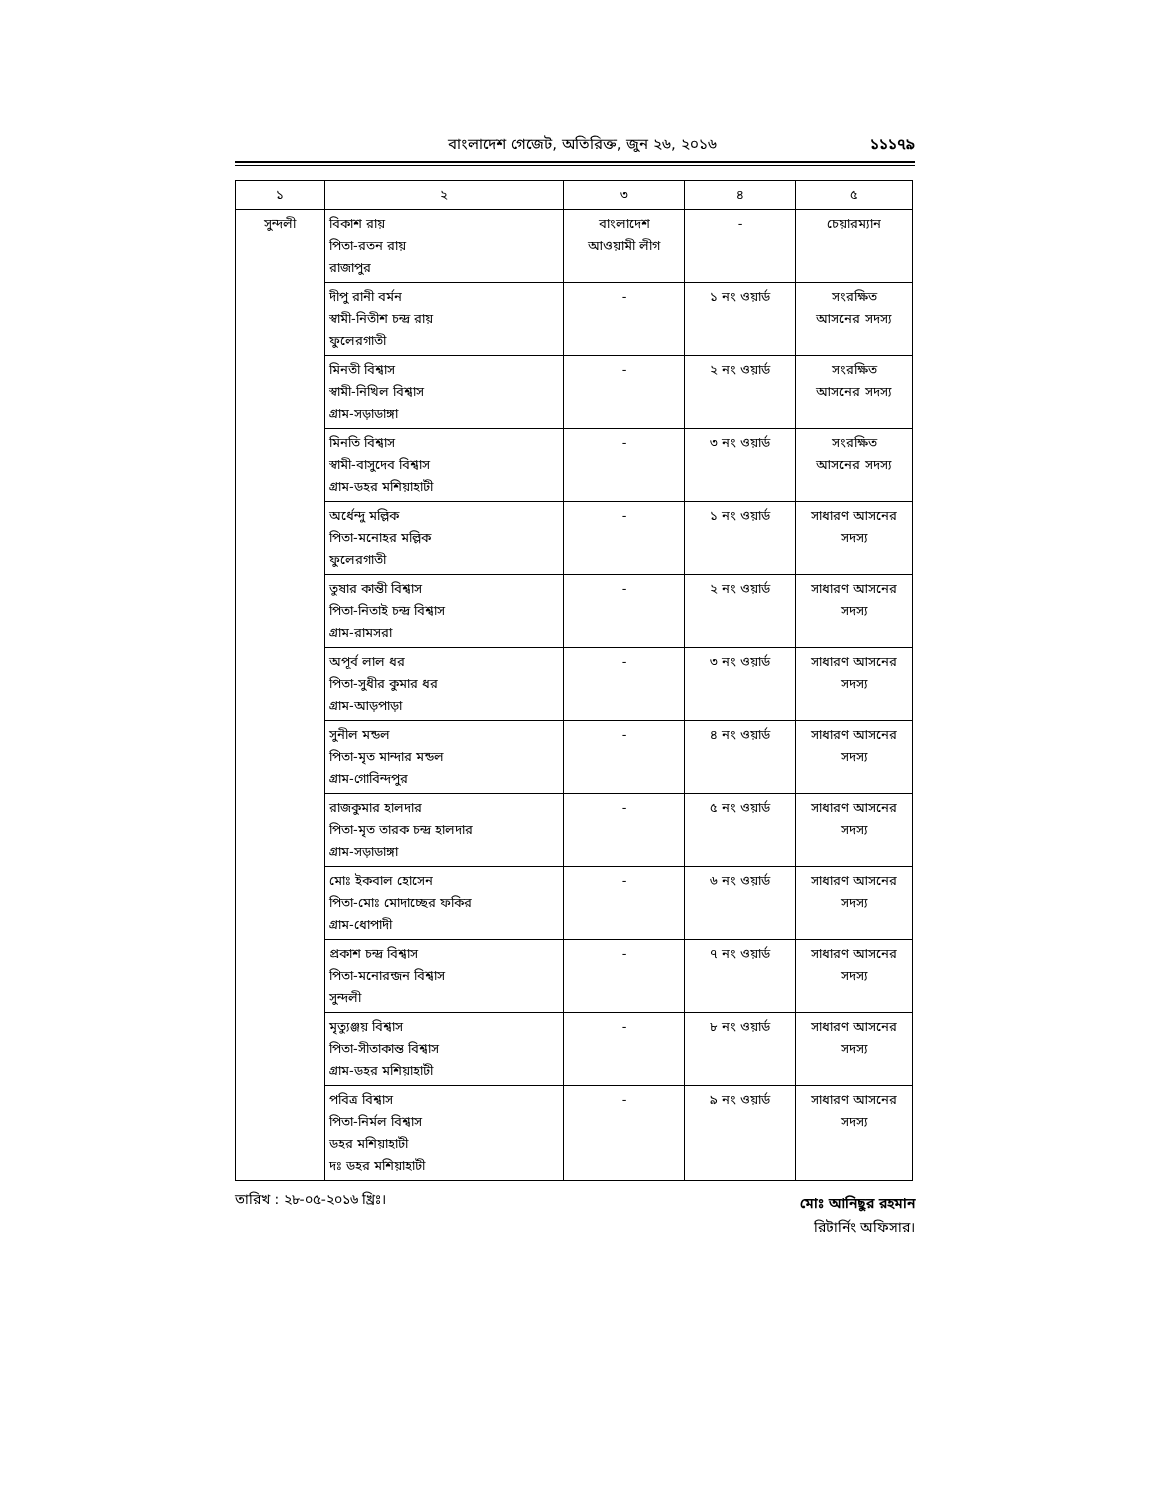বাংলাদেশ গেজেট, অতিরিক্ত, জুন ২৬, ২০১৬ ১১১৭৯
| ১ | ২ | ৩ | ৪ | ৫ |
| --- | --- | --- | --- | --- |
| সুন্দলী | বিকাশ রায় পিতা-রতন রায় রাজাপুর | বাংলাদেশ আওয়ামী লীগ | - | চেয়ারম্যান |
| | দীপু রানী বর্মন স্বামী-নিতীশ চন্দ্র রায় ফুলেরগাতী | - | ১ নং ওয়ার্ড | সংরক্ষিত আসনের সদস্য |
| | মিনতী বিশ্বাস স্বামী-নিখিল বিশ্বাস গ্রাম-সড়াডাঙ্গা | - | ২ নং ওয়ার্ড | সংরক্ষিত আসনের সদস্য |
| | মিনতি বিশ্বাস স্বামী-বাসুদেব বিশ্বাস গ্রাম-ডহর মশিয়াহাটী | - | ৩ নং ওয়ার্ড | সংরক্ষিত আসনের সদস্য |
| | অর্ধেন্দু মল্লিক পিতা-মনোহর মল্লিক ফুলেরগাতী | - | ১ নং ওয়ার্ড | সাধারণ আসনের সদস্য |
| | তুষার কান্তী বিশ্বাস পিতা-নিতাই চন্দ্র বিশ্বাস গ্রাম-রামসরা | - | ২ নং ওয়ার্ড | সাধারণ আসনের সদস্য |
| | অপূর্ব লাল ধর পিতা-সুধীর কুমার ধর গ্রাম-আড়পাড়া | - | ৩ নং ওয়ার্ড | সাধারণ আসনের সদস্য |
| | সুনীল মন্ডল পিতা-মৃত মান্দার মন্ডল গ্রাম-গোবিন্দপুর | - | ৪ নং ওয়ার্ড | সাধারণ আসনের সদস্য |
| | রাজকুমার হালদার পিতা-মৃত তারক চন্দ্র হালদার গ্রাম-সড়াডাঙ্গা | - | ৫ নং ওয়ার্ড | সাধারণ আসনের সদস্য |
| | মোঃ ইকবাল হোসেন পিতা-মোঃ মোদাচ্ছের ফকির গ্রাম-ধোপাদী | - | ৬ নং ওয়ার্ড | সাধারণ আসনের সদস্য |
| | প্রকাশ চন্দ্র বিশ্বাস পিতা-মনোরন্জন বিশ্বাস সুন্দলী | - | ৭ নং ওয়ার্ড | সাধারণ আসনের সদস্য |
| | মৃত্যুঞ্জয় বিশ্বাস পিতা-সীতাকান্ত বিশ্বাস গ্রাম-ডহর মশিয়াহাটী | - | ৮ নং ওয়ার্ড | সাধারণ আসনের সদস্য |
| | পবিত্র বিশ্বাস পিতা-নির্মল বিশ্বাস ডহর মশিয়াহাটী দঃ ডহর মশিয়াহাটী | - | ৯ নং ওয়ার্ড | সাধারণ আসনের সদস্য |
তারিখ : ২৮-০৫-২০১৬ খ্রিঃ।
মোঃ আনিছুর রহমান
রিটার্নিং অফিসার।